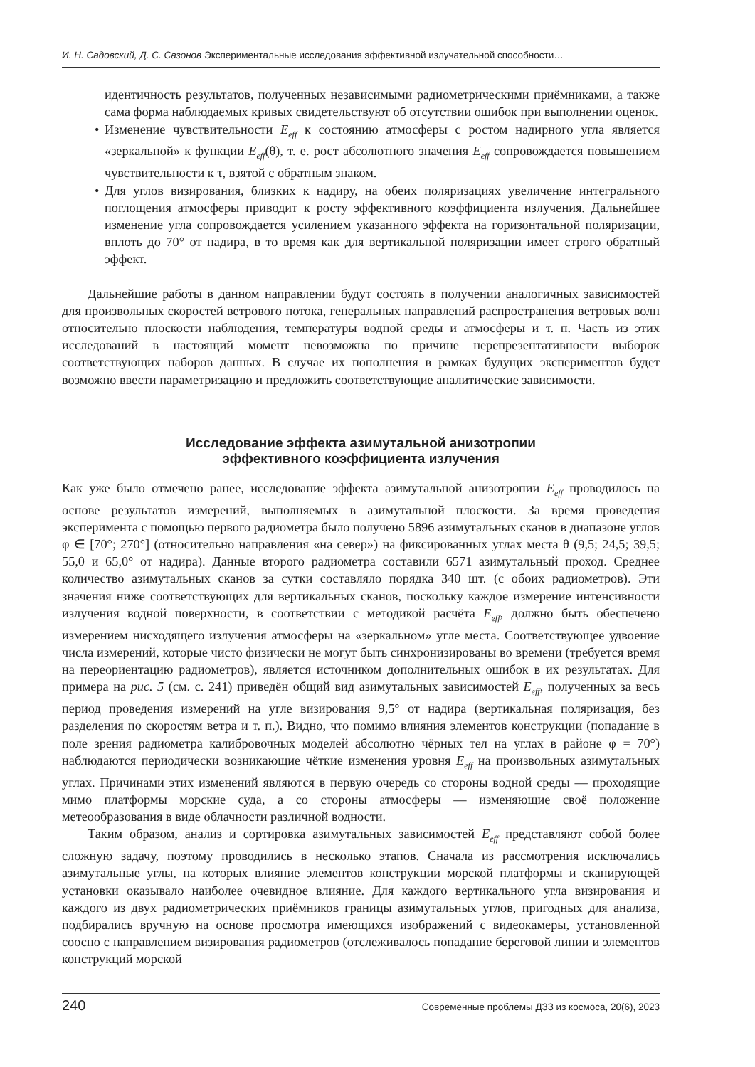И. Н. Садовский, Д. С. Сазонов Экспериментальные исследования эффективной излучательной способности…
идентичность результатов, полученных независимыми радиометрическими приёмниками, а также сама форма наблюдаемых кривых свидетельствуют об отсутствии ошибок при выполнении оценок.
• Изменение чувствительности E<sub>eff</sub> к состоянию атмосферы с ростом надирного угла является «зеркальной» к функции E<sub>eff</sub>(θ), т. е. рост абсолютного значения E<sub>eff</sub> сопровождается повышением чувствительности к τ, взятой с обратным знаком.
• Для углов визирования, близких к надиру, на обеих поляризациях увеличение интегрального поглощения атмосферы приводит к росту эффективного коэффициента излучения. Дальнейшее изменение угла сопровождается усилением указанного эффекта на горизонтальной поляризации, вплоть до 70° от надира, в то время как для вертикальной поляризации имеет строго обратный эффект.
Дальнейшие работы в данном направлении будут состоять в получении аналогичных зависимостей для произвольных скоростей ветрового потока, генеральных направлений распространения ветровых волн относительно плоскости наблюдения, температуры водной среды и атмосферы и т. п. Часть из этих исследований в настоящий момент невозможна по причине нерепрезентативности выборок соответствующих наборов данных. В случае их пополнения в рамках будущих экспериментов будет возможно ввести параметризацию и предложить соответствующие аналитические зависимости.
Исследование эффекта азимутальной анизотропии
эффективного коэффициента излучения
Как уже было отмечено ранее, исследование эффекта азимутальной анизотропии E<sub>eff</sub> проводилось на основе результатов измерений, выполняемых в азимутальной плоскости. За время проведения эксперимента с помощью первого радиометра было получено 5896 азимутальных сканов в диапазоне углов φ ∈ [70°; 270°] (относительно направления «на север») на фиксированных углах места θ (9,5; 24,5; 39,5; 55,0 и 65,0° от надира). Данные второго радиометра составили 6571 азимутальный проход. Среднее количество азимутальных сканов за сутки составляло порядка 340 шт. (с обоих радиометров). Эти значения ниже соответствующих для вертикальных сканов, поскольку каждое измерение интенсивности излучения водной поверхности, в соответствии с методикой расчёта E<sub>eff</sub>, должно быть обеспечено измерением нисходящего излучения атмосферы на «зеркальном» угле места. Соответствующее удвоение числа измерений, которые чисто физически не могут быть синхронизированы во времени (требуется время на переориентацию радиометров), является источником дополнительных ошибок в их результатах. Для примера на рис. 5 (см. с. 241) приведён общий вид азимутальных зависимостей E<sub>eff</sub>, полученных за весь период проведения измерений на угле визирования 9,5° от надира (вертикальная поляризация, без разделения по скоростям ветра и т. п.). Видно, что помимо влияния элементов конструкции (попадание в поле зрения радиометра калибровочных моделей абсолютно чёрных тел на углах в районе φ = 70°) наблюдаются периодически возникающие чёткие изменения уровня E<sub>eff</sub> на произвольных азимутальных углах. Причинами этих изменений являются в первую очередь со стороны водной среды — проходящие мимо платформы морские суда, а со стороны атмосферы — изменяющие своё положение метеообразования в виде облачности различной водности.
Таким образом, анализ и сортировка азимутальных зависимостей E<sub>eff</sub> представляют собой более сложную задачу, поэтому проводились в несколько этапов. Сначала из рассмотрения исключались азимутальные углы, на которых влияние элементов конструкции морской платформы и сканирующей установки оказывало наиболее очевидное влияние. Для каждого вертикального угла визирования и каждого из двух радиометрических приёмников границы азимутальных углов, пригодных для анализа, подбирались вручную на основе просмотра имеющихся изображений с видеокамеры, установленной соосно с направлением визирования радиометров (отслеживалось попадание береговой линии и элементов конструкций морской
240 Современные проблемы ДЗЗ из космоса, 20(6), 2023